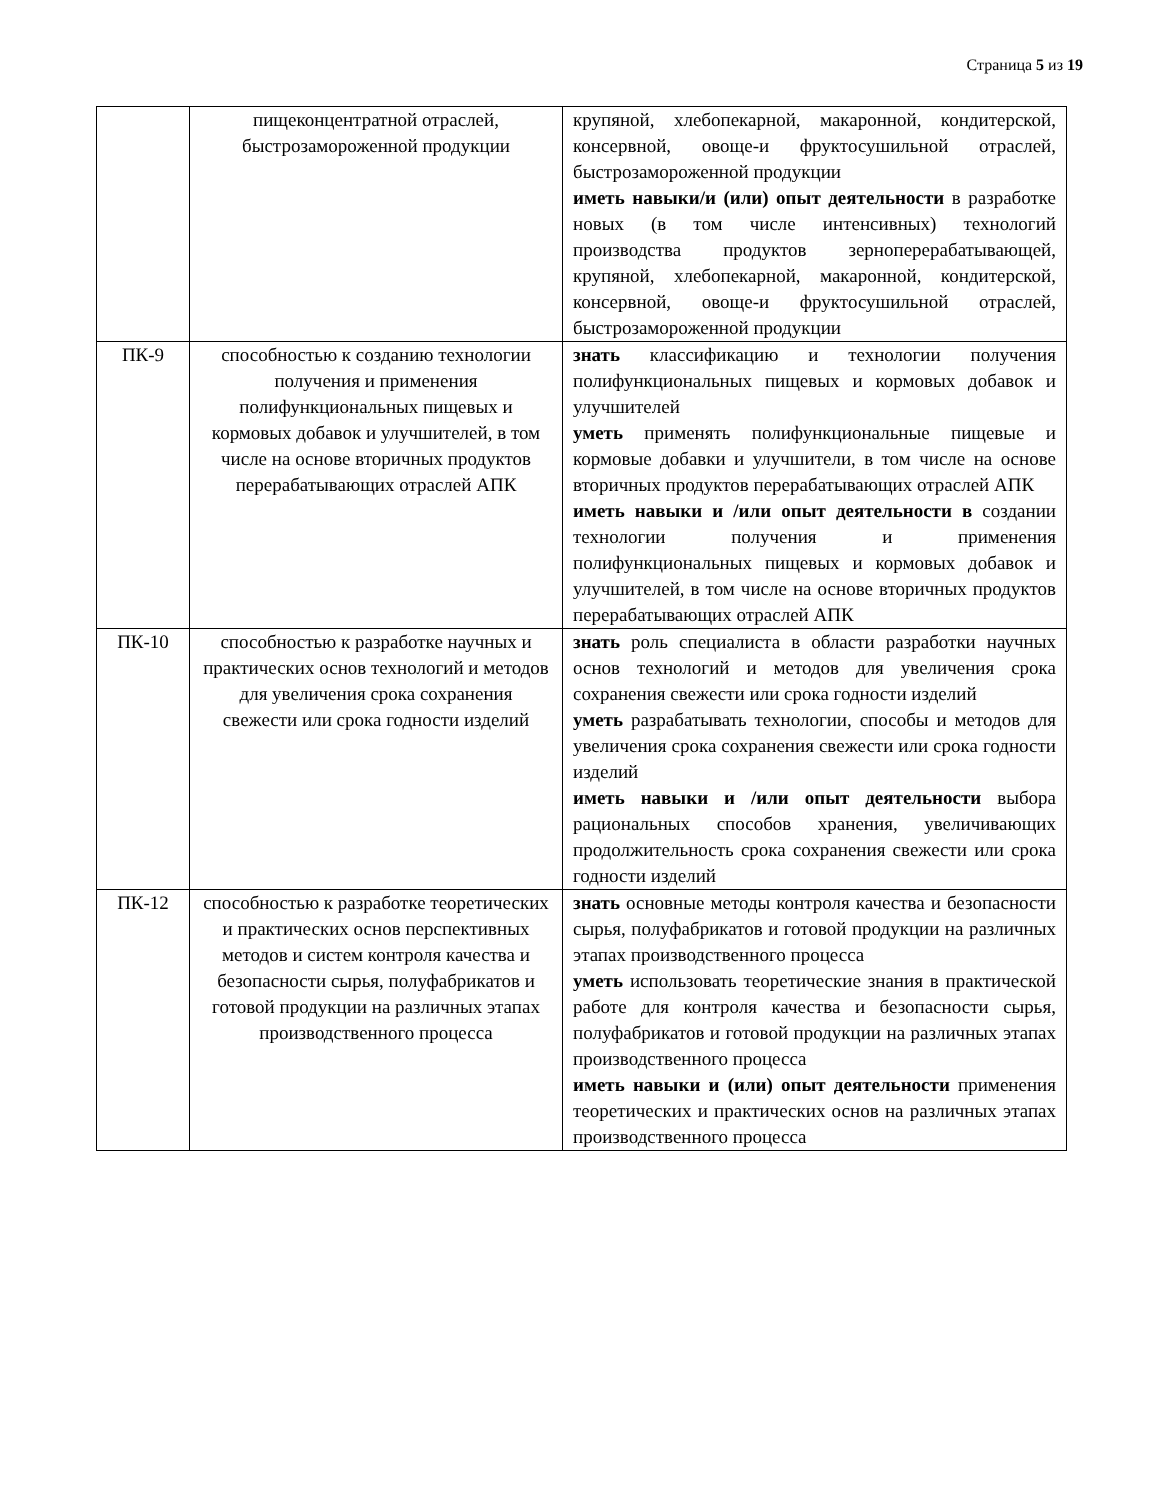Страница 5 из 19
| | пищеконцентратной отраслей, быстрозамороженной продукции | крупяной, хлебопекарной, макаронной, кондитерской, консервной, овоще-и фруктосушильной отраслей, быстрозамороженной продукции иметь навыки/и (или) опыт деятельности в разработке новых (в том числе интенсивных) технологий производства продуктов зерноперерабатывающей, крупяной, хлебопекарной, макаронной, кондитерской, консервной, овоще-и фруктосушильной отраслей, быстрозамороженной продукции |
| ПК-9 | способностью к созданию технологии получения и применения полифункциональных пищевых и кормовых добавок и улучшителей, в том числе на основе вторичных продуктов перерабатывающих отраслей АПК | знать классификацию и технологии получения полифункциональных пищевых и кормовых добавок и улучшителей уметь применять полифункциональные пищевые и кормовые добавки и улучшители, в том числе на основе вторичных продуктов перерабатывающих отраслей АПК иметь навыки и /или опыт деятельности в создании технологии получения и применения полифункциональных пищевых и кормовых добавок и улучшителей, в том числе на основе вторичных продуктов перерабатывающих отраслей АПК |
| ПК-10 | способностью к разработке научных и практических основ технологий и методов для увеличения срока сохранения свежести или срока годности изделий | знать роль специалиста в области разработки научных основ технологий и методов для увеличения срока сохранения свежести или срока годности изделий уметь разрабатывать технологии, способы и методов для увеличения срока сохранения свежести или срока годности изделий иметь навыки и /или опыт деятельности выбора рациональных способов хранения, увеличивающих продолжительность срока сохранения свежести или срока годности изделий |
| ПК-12 | способностью к разработке теоретических и практических основ перспективных методов и систем контроля качества и безопасности сырья, полуфабрикатов и готовой продукции на различных этапах производственного процесса | знать основные методы контроля качества и безопасности сырья, полуфабрикатов и готовой продукции на различных этапах производственного процесса уметь использовать теоретические знания в практической работе для контроля качества и безопасности сырья, полуфабрикатов и готовой продукции на различных этапах производственного процесса иметь навыки и (или) опыт деятельности применения теоретических и практических основ на различных этапах производственного процесса |